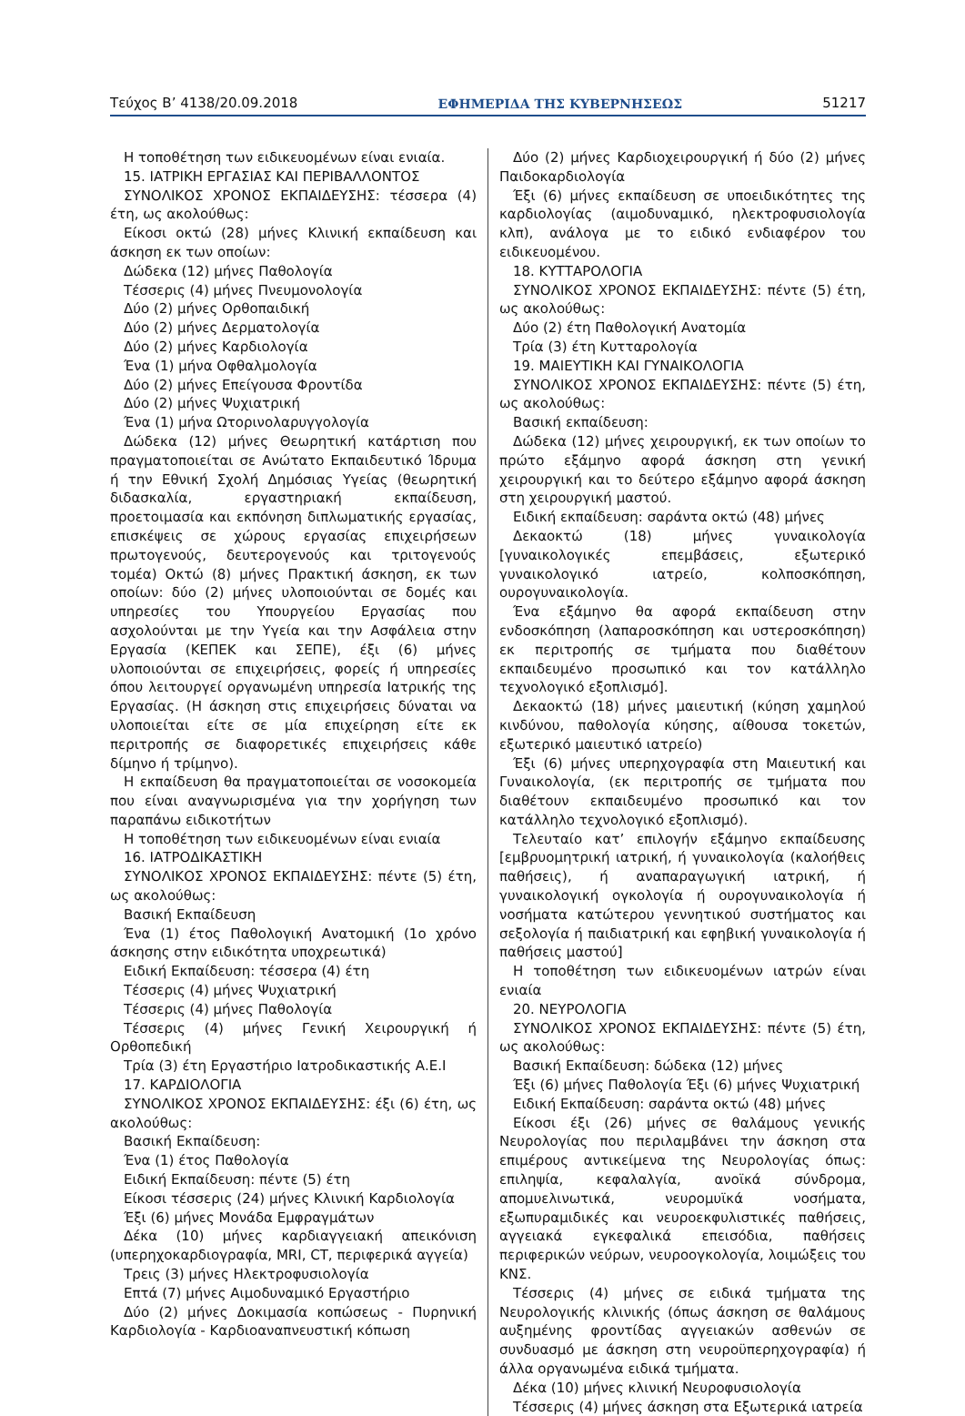Τεύχος Β’ 4138/20.09.2018 ΕΦΗΜΕΡΙΔΑ ΤΗΣ ΚΥΒΕΡΝΗΣΕΩΣ 51217
Η τοποθέτηση των ειδικευομένων είναι ενιαία.
15. ΙΑΤΡΙΚΗ ΕΡΓΑΣΙΑΣ ΚΑΙ ΠΕΡΙΒΑΛΛΟΝΤΟΣ
ΣΥΝΟΛΙΚΟΣ ΧΡΟΝΟΣ ΕΚΠΑΙΔΕΥΣΗΣ: τέσσερα (4) έτη, ως ακολούθως:
Είκοσι οκτώ (28) μήνες Κλινική εκπαίδευση και άσκηση εκ των οποίων:
Δώδεκα (12) μήνες Παθολογία
Τέσσερις (4) μήνες Πνευμονολογία
Δύο (2) μήνες Ορθοπαιδική
Δύο (2) μήνες Δερματολογία
Δύο (2) μήνες Καρδιολογία
Ένα (1) μήνα Οφθαλμολογία
Δύο (2) μήνες Επείγουσα Φροντίδα
Δύο (2) μήνες Ψυχιατρική
Ένα (1) μήνα Ωτορινολαρυγγολογία
Δώδεκα (12) μήνες Θεωρητική κατάρτιση που πραγματοποιείται σε Ανώτατο Εκπαιδευτικό Ίδρυμα ή την Εθνική Σχολή Δημόσιας Υγείας (θεωρητική διδασκαλία, εργαστηριακή εκπαίδευση, προετοιμασία και εκπόνηση διπλωματικής εργασίας, επισκέψεις σε χώρους εργασίας επιχειρήσεων πρωτογενούς, δευτερογενούς και τριτογενούς τομέα) Οκτώ (8) μήνες Πρακτική άσκηση, εκ των οποίων: δύο (2) μήνες υλοποιούνται σε δομές και υπηρεσίες του Υπουργείου Εργασίας που ασχολούνται με την Υγεία και την Ασφάλεια στην Εργασία (ΚΕΠΕΚ και ΣΕΠΕ), έξι (6) μήνες υλοποιούνται σε επιχειρήσεις, φορείς ή υπηρεσίες όπου λειτουργεί οργανωμένη υπηρεσία Ιατρικής της Εργασίας. (Η άσκηση στις επιχειρήσεις δύναται να υλοποιείται είτε σε μία επιχείρηση είτε εκ περιτροπής σε διαφορετικές επιχειρήσεις κάθε δίμηνο ή τρίμηνο).
Η εκπαίδευση θα πραγματοποιείται σε νοσοκομεία που είναι αναγνωρισμένα για την χορήγηση των παραπάνω ειδικοτήτων
Η τοποθέτηση των ειδικευομένων είναι ενιαία
16. ΙΑΤΡΟΔΙΚΑΣΤΙΚΗ
ΣΥΝΟΛΙΚΟΣ ΧΡΟΝΟΣ ΕΚΠΑΙΔΕΥΣΗΣ: πέντε (5) έτη, ως ακολούθως:
Βασική Εκπαίδευση
Ένα (1) έτος Παθολογική Ανατομική (1ο χρόνο άσκησης στην ειδικότητα υποχρεωτικά)
Ειδική Εκπαίδευση: τέσσερα (4) έτη
Τέσσερις (4) μήνες Ψυχιατρική
Τέσσερις (4) μήνες Παθολογία
Τέσσερις (4) μήνες Γενική Χειρουργική ή Ορθοπεδική
Τρία (3) έτη Εργαστήριο Ιατροδικαστικής Α.Ε.Ι
17. ΚΑΡΔΙΟΛΟΓΙΑ
ΣΥΝΟΛΙΚΟΣ ΧΡΟΝΟΣ ΕΚΠΑΙΔΕΥΣΗΣ: έξι (6) έτη, ως ακολούθως:
Βασική Εκπαίδευση:
Ένα (1) έτος Παθολογία
Ειδική Εκπαίδευση: πέντε (5) έτη
Είκοσι τέσσερις (24) μήνες Κλινική Καρδιολογία
Έξι (6) μήνες Μονάδα Εμφραγμάτων
Δέκα (10) μήνες καρδιαγγειακή απεικόνιση (υπερηχοκαρδιογραφία, MRI, CT, περιφερικά αγγεία)
Τρεις (3) μήνες Ηλεκτροφυσιολογία
Επτά (7) μήνες Αιμοδυναμικό Εργαστήριο
Δύο (2) μήνες Δοκιμασία κοπώσεως - Πυρηνική Καρδιολογία - Καρδιοαναπνευστική κόπωση
Δύο (2) μήνες Καρδιοχειρουργική ή δύο (2) μήνες Παιδοκαρδιολογία
Έξι (6) μήνες εκπαίδευση σε υποειδικότητες της καρδιολογίας (αιμοδυναμικό, ηλεκτροφυσιολογία κλπ), ανάλογα με το ειδικό ενδιαφέρον του ειδικευομένου.
18. ΚΥΤΤΑΡΟΛΟΓΙΑ
ΣΥΝΟΛΙΚΟΣ ΧΡΟΝΟΣ ΕΚΠΑΙΔΕΥΣΗΣ: πέντε (5) έτη, ως ακολούθως:
Δύο (2) έτη Παθολογική Ανατομία
Τρία (3) έτη Κυτταρολογία
19. ΜΑΙΕΥΤΙΚΗ ΚΑΙ ΓΥΝΑΙΚΟΛΟΓΙΑ
ΣΥΝΟΛΙΚΟΣ ΧΡΟΝΟΣ ΕΚΠΑΙΔΕΥΣΗΣ: πέντε (5) έτη, ως ακολούθως:
Βασική εκπαίδευση:
Δώδεκα (12) μήνες χειρουργική, εκ των οποίων το πρώτο εξάμηνο αφορά άσκηση στη γενική χειρουργική και το δεύτερο εξάμηνο αφορά άσκηση στη χειρουργική μαστού.
Ειδική εκπαίδευση: σαράντα οκτώ (48) μήνες
Δεκαοκτώ (18) μήνες γυναικολογία [γυναικολογικές επεμβάσεις, εξωτερικό γυναικολογικό ιατρείο, κολποσκόπηση, ουρογυναικολογία.
Ένα εξάμηνο θα αφορά εκπαίδευση στην ενδοσκόπηση (λαπαροσκόπηση και υστεροσκόπηση) εκ περιτροπής σε τμήματα που διαθέτουν εκπαιδευμένο προσωπικό και τον κατάλληλο τεχνολογικό εξοπλισμό].
Δεκαοκτώ (18) μήνες μαιευτική (κύηση χαμηλού κινδύνου, παθολογία κύησης, αίθουσα τοκετών, εξωτερικό μαιευτικό ιατρείο)
Έξι (6) μήνες υπερηχογραφία στη Μαιευτική και Γυναικολογία, (εκ περιτροπής σε τμήματα που διαθέτουν εκπαιδευμένο προσωπικό και τον κατάλληλο τεχνολογικό εξοπλισμό).
Τελευταίο κατ’ επιλογήν εξάμηνο εκπαίδευσης [εμβρυομητρική ιατρική, ή γυναικολογία (καλοήθεις παθήσεις), ή αναπαραγωγική ιατρική, ή γυναικολογική ογκολογία ή ουρογυναικολογία ή νοσήματα κατώτερου γεννητικού συστήματος και σεξολογία ή παιδιατρική και εφηβική γυναικολογία ή παθήσεις μαστού]
Η τοποθέτηση των ειδικευομένων ιατρών είναι ενιαία
20. ΝΕΥΡΟΛΟΓΙΑ
ΣΥΝΟΛΙΚΟΣ ΧΡΟΝΟΣ ΕΚΠΑΙΔΕΥΣΗΣ: πέντε (5) έτη, ως ακολούθως:
Βασική Εκπαίδευση: δώδεκα (12) μήνες
Έξι (6) μήνες Παθολογία Έξι (6) μήνες Ψυχιατρική
Ειδική Εκπαίδευση: σαράντα οκτώ (48) μήνες
Είκοσι έξι (26) μήνες σε θαλάμους γενικής Νευρολογίας που περιλαμβάνει την άσκηση στα επιμέρους αντικείμενα της Νευρολογίας όπως: επιληψία, κεφαλαλγία, ανοϊκά σύνδρομα, απομυελινωτικά, νευρομυϊκά νοσήματα, εξωπυραμιδικές και νευροεκφυλιστικές παθήσεις, αγγειακά εγκεφαλικά επεισόδια, παθήσεις περιφερικών νεύρων, νευροογκολογία, λοιμώξεις του ΚΝΣ.
Τέσσερις (4) μήνες σε ειδικά τμήματα της Νευρολογικής κλινικής (όπως άσκηση σε θαλάμους αυξημένης φροντίδας αγγειακών ασθενών σε συνδυασμό με άσκηση στη νευροϋπερηχογραφία) ή άλλα οργανωμένα ειδικά τμήματα.
Δέκα (10) μήνες κλινική Νευροφυσιολογία
Τέσσερις (4) μήνες άσκηση στα Εξωτερικά ιατρεία